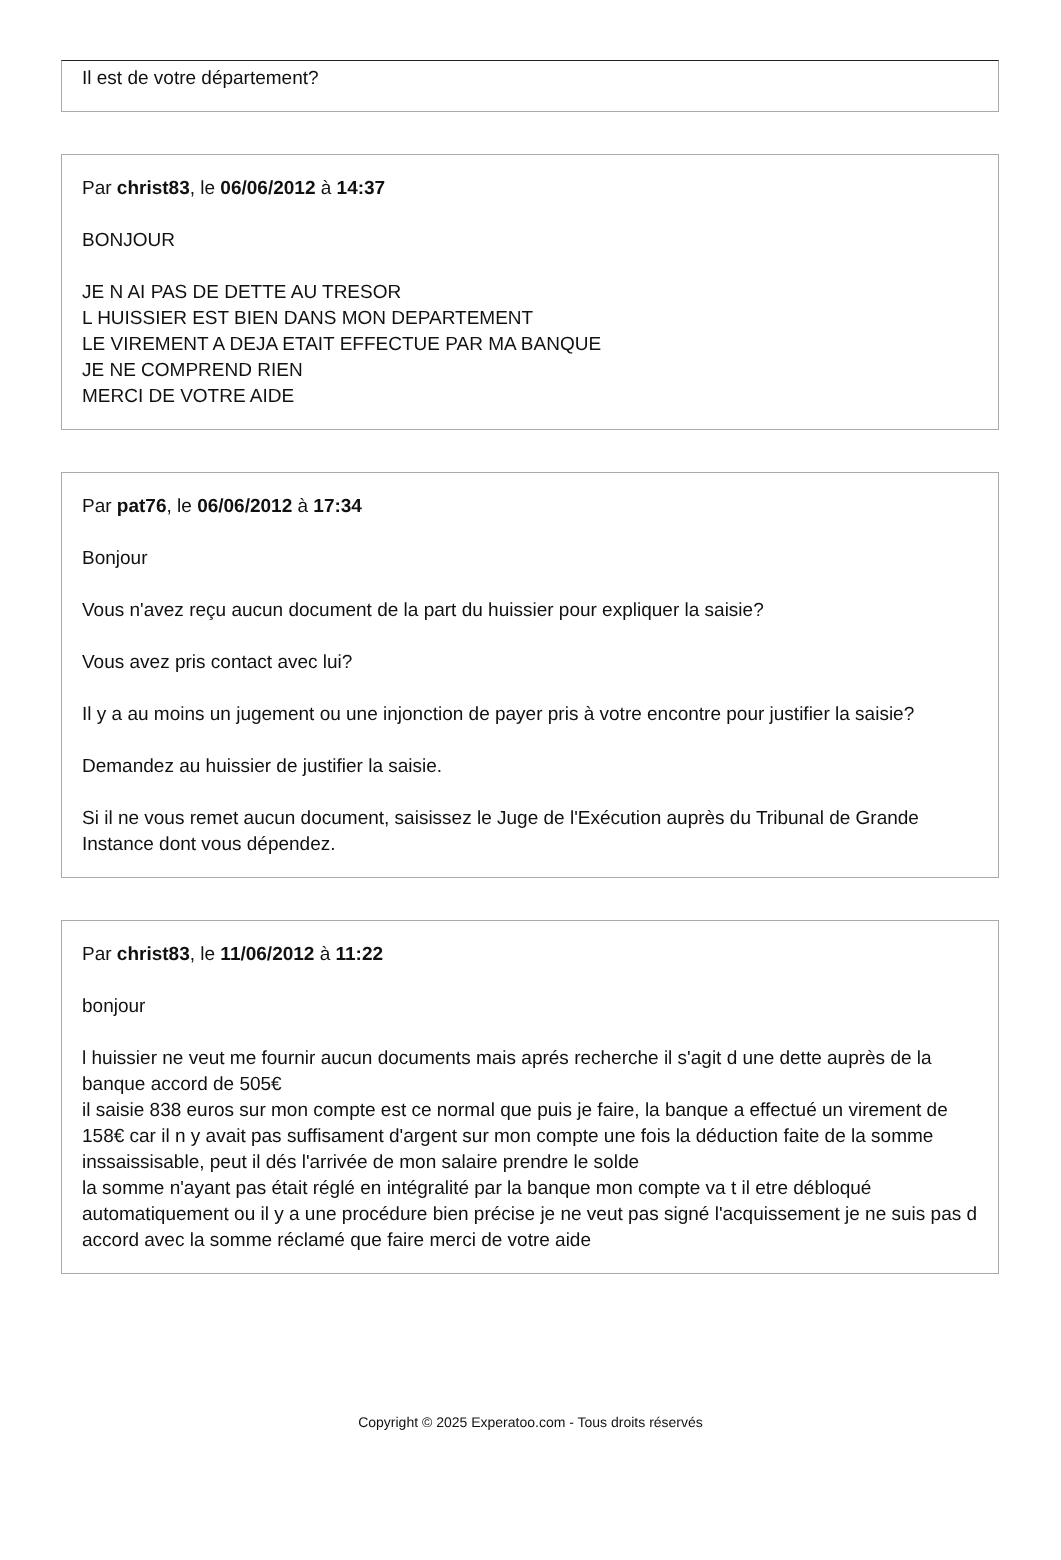Il est de votre département?
Par christ83, le 06/06/2012 à 14:37
BONJOUR
JE N AI PAS DE DETTE AU TRESOR
L HUISSIER EST BIEN DANS MON DEPARTEMENT
LE VIREMENT A DEJA ETAIT EFFECTUE PAR MA BANQUE
JE NE COMPREND RIEN
MERCI DE VOTRE AIDE
Par pat76, le 06/06/2012 à 17:34
Bonjour
Vous n'avez reçu aucun document de la part du huissier pour expliquer la saisie?
Vous avez pris contact avec lui?
Il y a au moins un jugement ou une injonction de payer pris à votre encontre pour justifier la saisie?
Demandez au huissier de justifier la saisie.
Si il ne vous remet aucun document, saisissez le Juge de l'Exécution auprès du Tribunal de Grande Instance dont vous dépendez.
Par christ83, le 11/06/2012 à 11:22
bonjour
l huissier ne veut me fournir aucun documents mais aprés recherche il s'agit d une dette auprès de la banque accord de 505€
il saisie 838 euros sur mon compte est ce normal que puis je faire, la banque a effectué un virement de 158€ car il n y avait pas suffisament d'argent sur mon compte une fois la déduction faite de la somme inssaissisable, peut il dés l'arrivée de mon salaire prendre le solde
la somme n'ayant pas était réglé en intégralité par la banque mon compte va t il etre débloqué automatiquement ou il y a une procédure bien précise je ne veut pas signé l'acquissement je ne suis pas d accord avec la somme réclamé que faire merci de votre aide
Copyright © 2025 Experatoo.com - Tous droits réservés